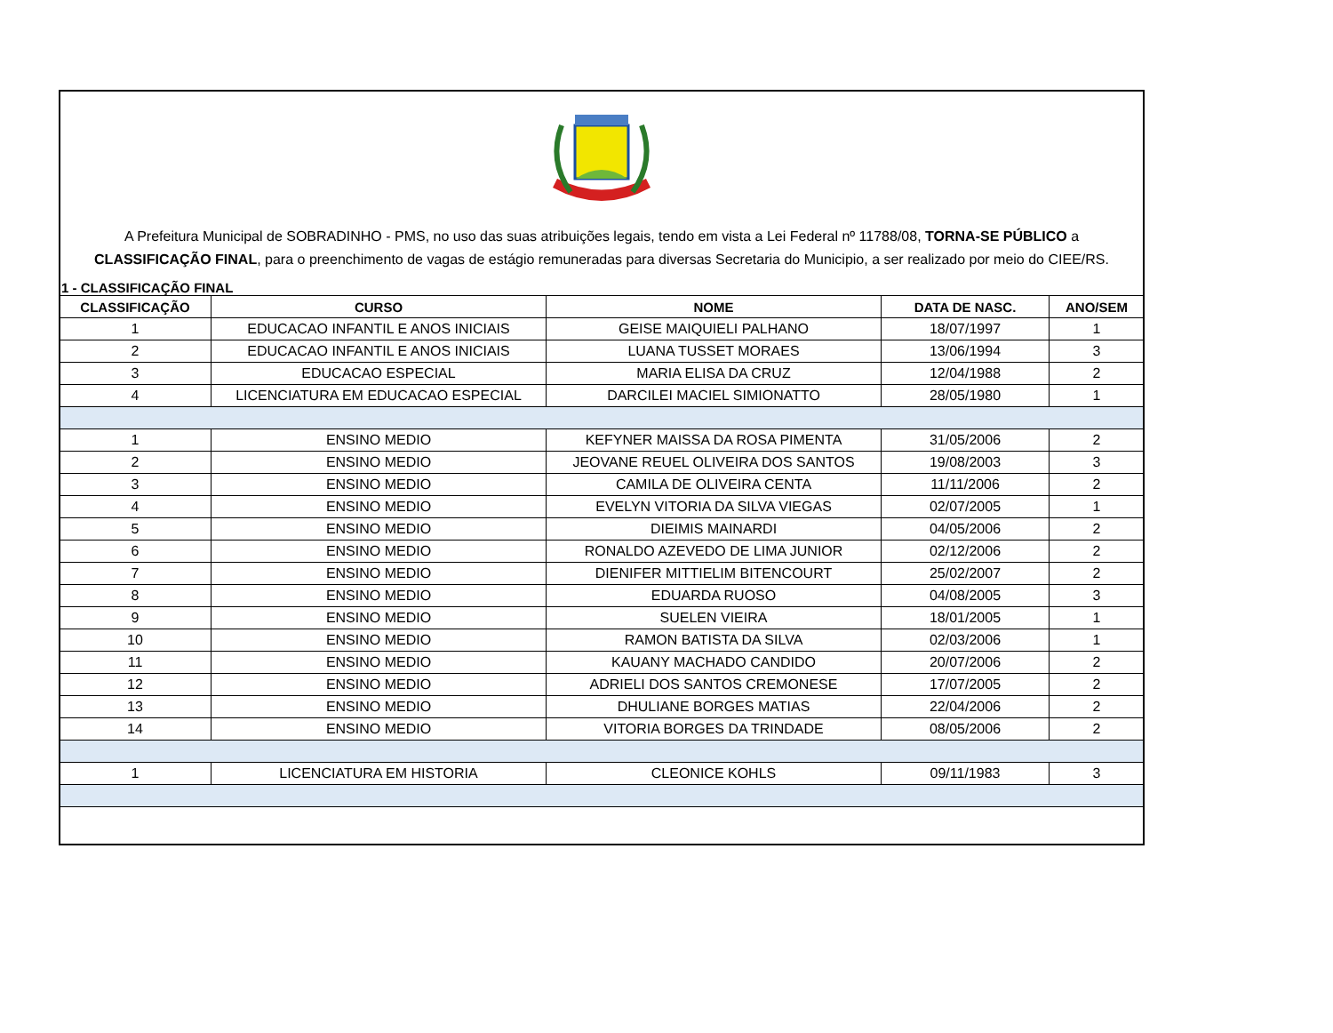A Prefeitura Municipal de SOBRADINHO - PMS, no uso das suas atribuições legais, tendo em vista a Lei Federal nº 11788/08, TORNA-SE PÚBLICO a CLASSIFICAÇÃO FINAL, para o preenchimento de vagas de estágio remuneradas para diversas Secretaria do Municipio, a ser realizado por meio do CIEE/RS.
1 - CLASSIFICAÇÃO FINAL
| CLASSIFICAÇÃO | CURSO | NOME | DATA DE NASC. | ANO/SEM |
| --- | --- | --- | --- | --- |
| 1 | EDUCACAO INFANTIL E ANOS INICIAIS | GEISE MAIQUIELI PALHANO | 18/07/1997 | 1 |
| 2 | EDUCACAO INFANTIL E ANOS INICIAIS | LUANA TUSSET MORAES | 13/06/1994 | 3 |
| 3 | EDUCACAO ESPECIAL | MARIA ELISA DA CRUZ | 12/04/1988 | 2 |
| 4 | LICENCIATURA EM EDUCACAO ESPECIAL | DARCILEI MACIEL SIMIONATTO | 28/05/1980 | 1 |
| 1 | ENSINO MEDIO | KEFYNER MAISSA DA ROSA PIMENTA | 31/05/2006 | 2 |
| 2 | ENSINO MEDIO | JEOVANE REUEL OLIVEIRA DOS SANTOS | 19/08/2003 | 3 |
| 3 | ENSINO MEDIO | CAMILA DE OLIVEIRA CENTA | 11/11/2006 | 2 |
| 4 | ENSINO MEDIO | EVELYN VITORIA DA SILVA VIEGAS | 02/07/2005 | 1 |
| 5 | ENSINO MEDIO | DIEIMIS MAINARDI | 04/05/2006 | 2 |
| 6 | ENSINO MEDIO | RONALDO AZEVEDO DE LIMA JUNIOR | 02/12/2006 | 2 |
| 7 | ENSINO MEDIO | DIENIFER MITTIELIM BITENCOURT | 25/02/2007 | 2 |
| 8 | ENSINO MEDIO | EDUARDA RUOSO | 04/08/2005 | 3 |
| 9 | ENSINO MEDIO | SUELEN VIEIRA | 18/01/2005 | 1 |
| 10 | ENSINO MEDIO | RAMON BATISTA DA SILVA | 02/03/2006 | 1 |
| 11 | ENSINO MEDIO | KAUANY MACHADO CANDIDO | 20/07/2006 | 2 |
| 12 | ENSINO MEDIO | ADRIELI DOS SANTOS CREMONESE | 17/07/2005 | 2 |
| 13 | ENSINO MEDIO | DHULIANE BORGES MATIAS | 22/04/2006 | 2 |
| 14 | ENSINO MEDIO | VITORIA BORGES DA TRINDADE | 08/05/2006 | 2 |
| 1 | LICENCIATURA EM HISTORIA | CLEONICE KOHLS | 09/11/1983 | 3 |